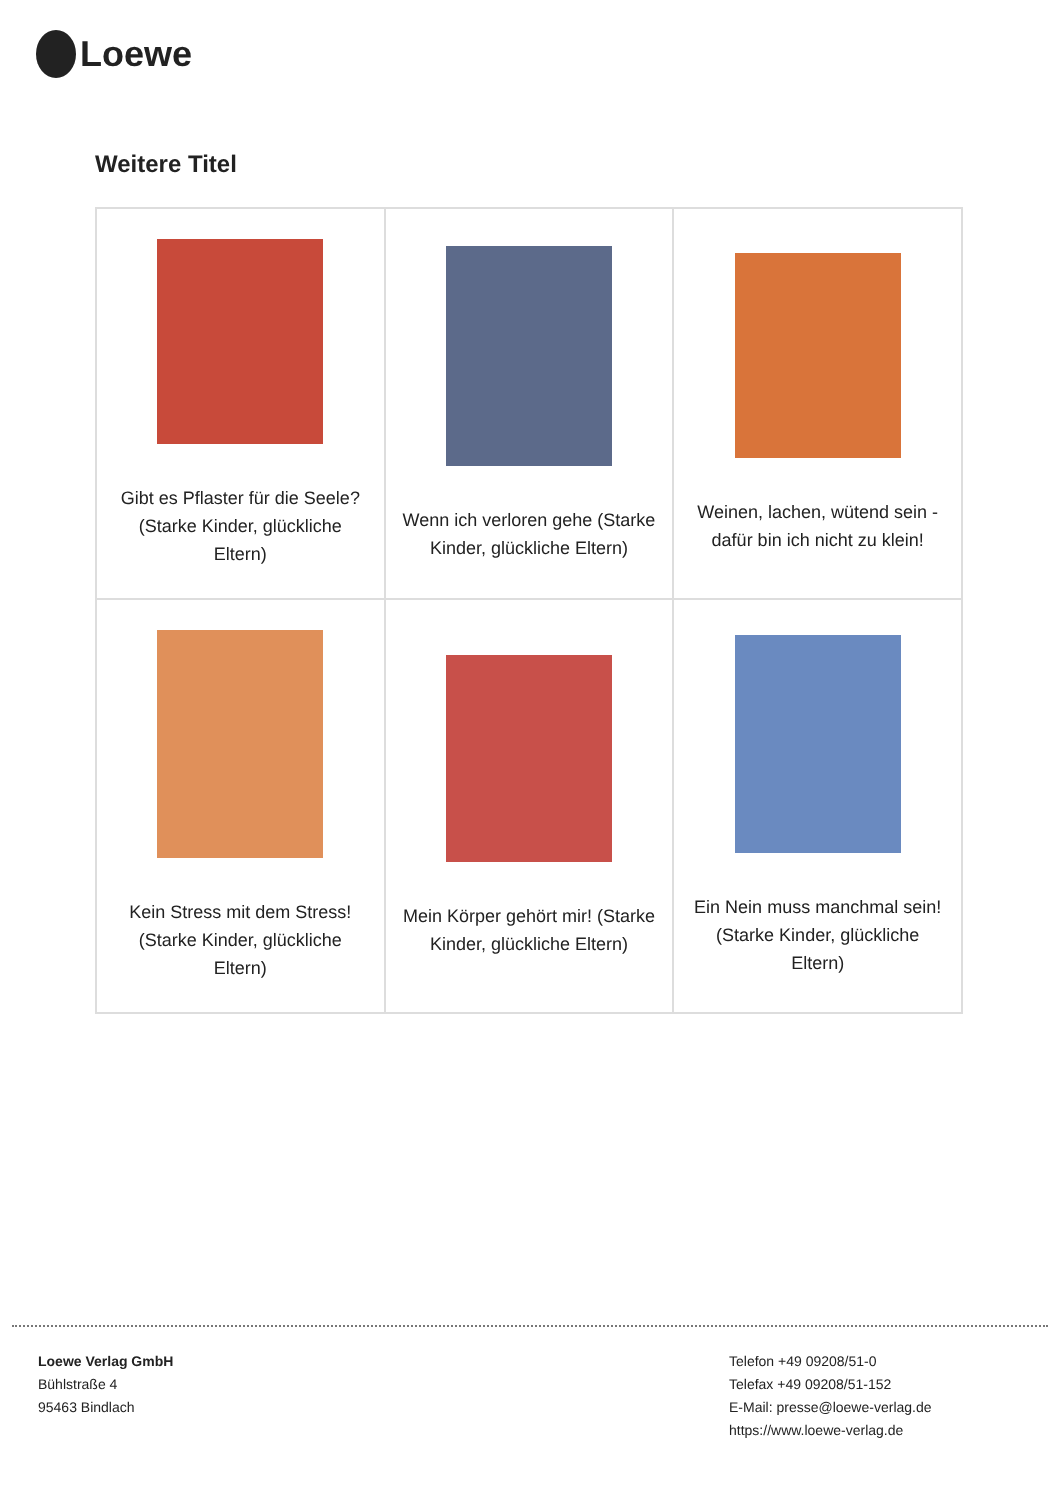Loewe
Weitere Titel
| Gibt es Pflaster für die Seele? (Starke Kinder, glückliche Eltern) | Wenn ich verloren gehe (Starke Kinder, glückliche Eltern) | Weinen, lachen, wütend sein - dafür bin ich nicht zu klein! |
| Kein Stress mit dem Stress! (Starke Kinder, glückliche Eltern) | Mein Körper gehört mir! (Starke Kinder, glückliche Eltern) | Ein Nein muss manchmal sein! (Starke Kinder, glückliche Eltern) |
Loewe Verlag GmbH
Bühlstraße 4
95463 Bindlach
Telefon +49 09208/51-0
Telefax +49 09208/51-152
E-Mail: presse@loewe-verlag.de
https://www.loewe-verlag.de